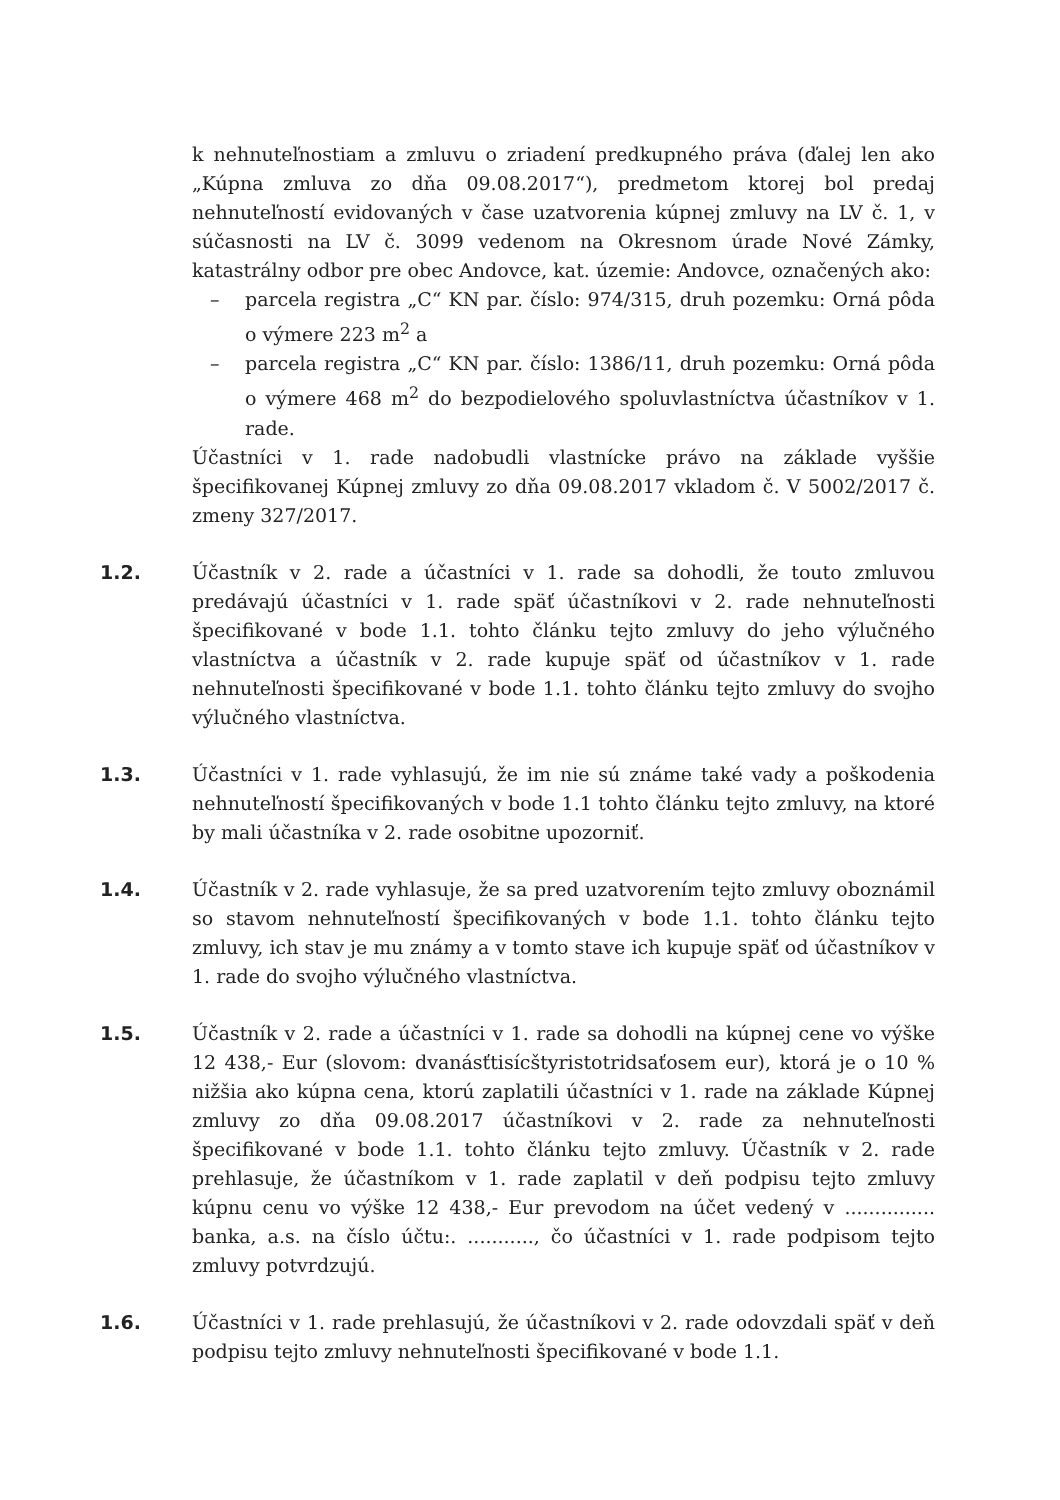k nehnuteľnostiam a zmluvu o zriadení predkupného práva (ďalej len ako „Kúpna zmluva zo dňa 09.08.2017“), predmetom ktorej bol predaj nehnuteľností evidovaných v čase uzatvorenia kúpnej zmluvy na LV č. 1, v súčasnosti na LV č. 3099 vedenom na Okresnom úrade Nové Zámky, katastrálny odbor pre obec Andovce, kat. územie: Andovce, označených ako:
– parcela registra „C“ KN par. číslo: 974/315, druh pozemku: Orná pôda o výmere 223 m<sup>2</sup> a
– parcela registra „C“ KN par. číslo: 1386/11, druh pozemku: Orná pôda o výmere 468 m<sup>2</sup> do bezpodielového spoluvlastníctva účastníkov v 1. rade.
Účastníci v 1. rade nadobudli vlastnícke právo na základe vyššie špecifikovanej Kúpnej zmluvy zo dňa 09.08.2017 vkladom č. V 5002/2017 č. zmeny 327/2017.
1.2. Účastník v 2. rade a účastníci v 1. rade sa dohodli, že touto zmluvou predávajú účastníci v 1. rade späť účastníkovi v 2. rade nehnuteľnosti špecifikované v bode 1.1. tohto článku tejto zmluvy do jeho výlučného vlastníctva a účastník v 2. rade kupuje späť od účastníkov v 1. rade nehnuteľnosti špecifikované v bode 1.1. tohto článku tejto zmluvy do svojho výlučného vlastníctva.
1.3. Účastníci v 1. rade vyhlasujú, že im nie sú známe také vady a poškodenia nehnuteľností špecifikovaných v bode 1.1 tohto článku tejto zmluvy, na ktoré by mali účastníka v 2. rade osobitne upozorniť.
1.4. Účastník v 2. rade vyhlasuje, že sa pred uzatvorením tejto zmluvy oboznámil so stavom nehnuteľností špecifikovaných v bode 1.1. tohto článku tejto zmluvy, ich stav je mu známy a v tomto stave ich kupuje späť od účastníkov v 1. rade do svojho výlučného vlastníctva.
1.5. Účastník v 2. rade a účastníci v 1. rade sa dohodli na kúpnej cene vo výške 12 438,- Eur (slovom: dvanásťtisícštyristotridsaťosem eur), ktorá je o 10 % nižšia ako kúpna cena, ktorú zaplatili účastníci v 1. rade na základe Kúpnej zmluvy zo dňa 09.08.2017 účastníkovi v 2. rade za nehnuteľnosti špecifikované v bode 1.1. tohto článku tejto zmluvy. Účastník v 2. rade prehlasuje, že účastníkom v 1. rade zaplatil v deň podpisu tejto zmluvy kúpnu cenu vo výške 12 438,- Eur prevodom na účet vedený v ............... banka, a.s. na číslo účtu:. ..........., čo účastníci v 1. rade podpisom tejto zmluvy potvrdzujú.
1.6. Účastníci v 1. rade prehlasujú, že účastníkovi v 2. rade odovzdali späť v deň podpisu tejto zmluvy nehnuteľnosti špecifikované v bode 1.1.